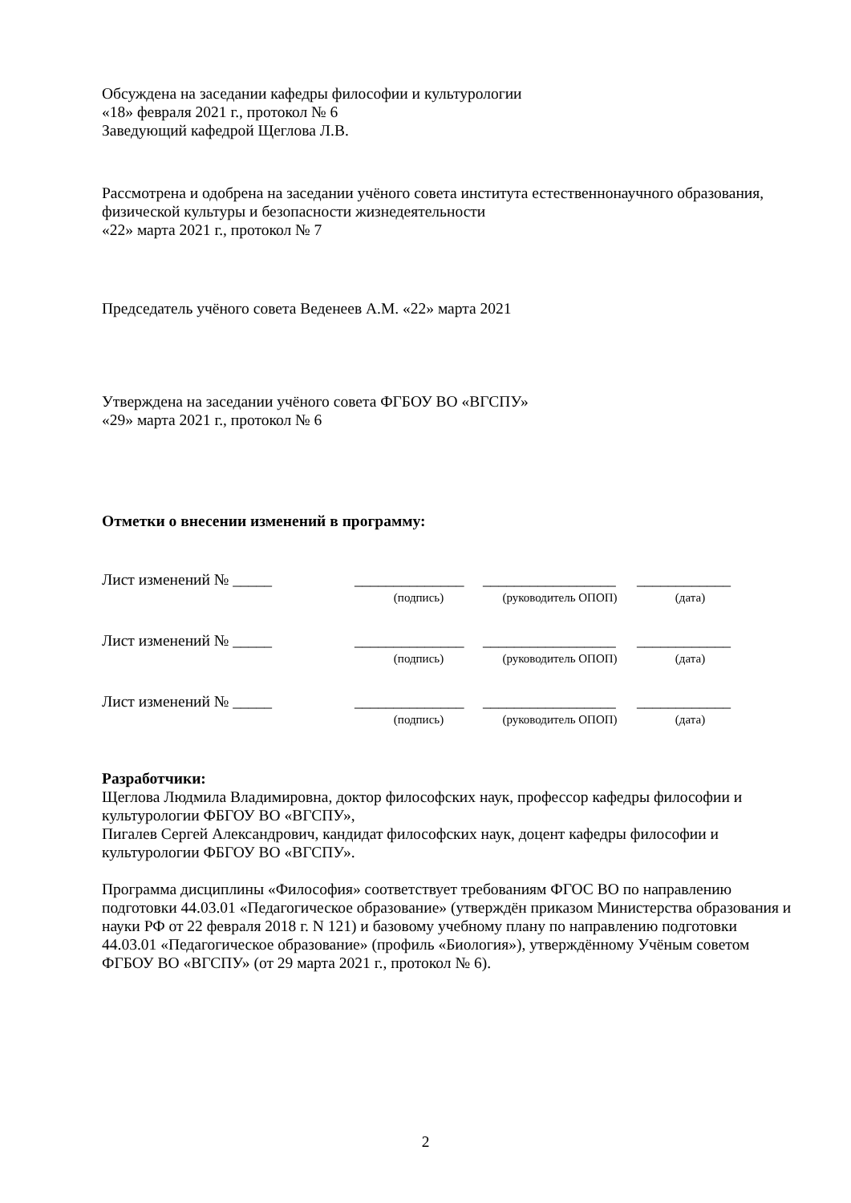Обсуждена на заседании кафедры философии и культурологии
«18» февраля 2021 г., протокол № 6
Заведующий кафедрой Щеглова Л.В.
Рассмотрена и одобрена на заседании учёного совета института естественнонаучного образования, физической культуры и безопасности жизнедеятельности
«22» марта 2021 г., протокол № 7
Председатель учёного совета Веденеев А.М. «22» марта 2021
Утверждена на заседании учёного совета ФГБОУ ВО «ВГСПУ»
«29» марта 2021 г., протокол № 6
Отметки о внесении изменений в программу:
| Лист изменений № _____ | ______________ | _________________ | ____________ |
| | (подпись) | (руководитель ОПОП) | (дата) |
| Лист изменений № _____ | ______________ | _________________ | ____________ |
| | (подпись) | (руководитель ОПОП) | (дата) |
| Лист изменений № _____ | ______________ | _________________ | ____________ |
| | (подпись) | (руководитель ОПОП) | (дата) |
Разработчики:
Щеглова Людмила Владимировна, доктор философских наук, профессор кафедры философии и культурологии ФБГОУ ВО «ВГСПУ»,
Пигалев Сергей Александрович, кандидат философских наук, доцент кафедры философии и культурологии ФБГОУ ВО «ВГСПУ».
Программа дисциплины «Философия» соответствует требованиям ФГОС ВО по направлению подготовки 44.03.01 «Педагогическое образование» (утверждён приказом Министерства образования и науки РФ от 22 февраля 2018 г. N 121) и базовому учебному плану по направлению подготовки 44.03.01 «Педагогическое образование» (профиль «Биология»), утверждённому Учёным советом ФГБОУ ВО «ВГСПУ» (от 29 марта 2021 г., протокол № 6).
2